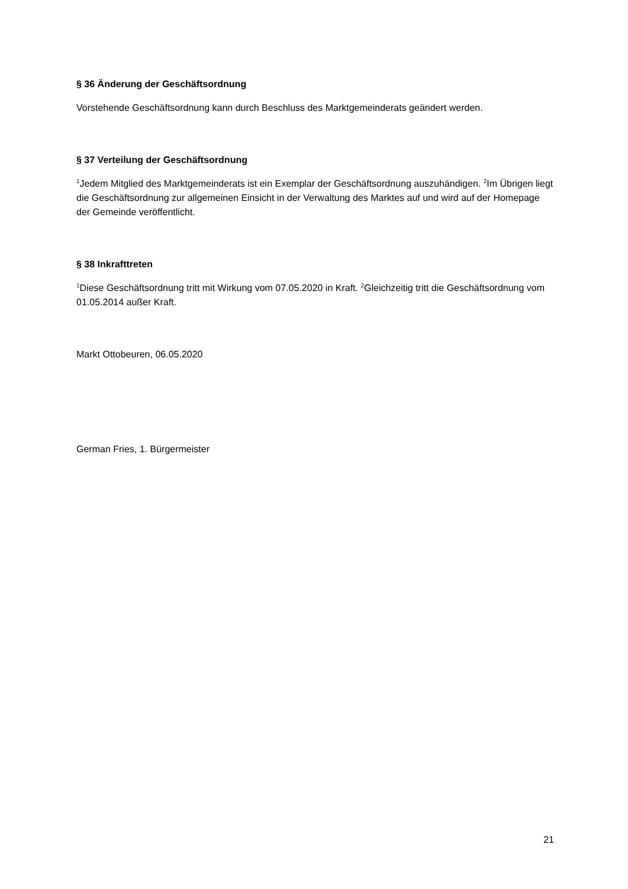§ 36 Änderung der Geschäftsordnung
Vorstehende Geschäftsordnung kann durch Beschluss des Marktgemeinderats geändert werden.
§ 37 Verteilung der Geschäftsordnung
<sup>1</sup> Jedem Mitglied des Marktgemeinderats ist ein Exemplar der Geschäftsordnung auszuhändigen. <sup>2</sup>Im Übrigen liegt die Geschäftsordnung zur allgemeinen Einsicht in der Verwaltung des Marktes auf und wird auf der Homepage der Gemeinde veröffentlicht.
§ 38 Inkrafttreten
<sup>1</sup> Diese Geschäftsordnung tritt mit Wirkung vom 07.05.2020 in Kraft. <sup>2</sup>Gleichzeitig tritt die Geschäftsordnung vom 01.05.2014 außer Kraft.
Markt Ottobeuren, 06.05.2020
German Fries, 1. Bürgermeister
21